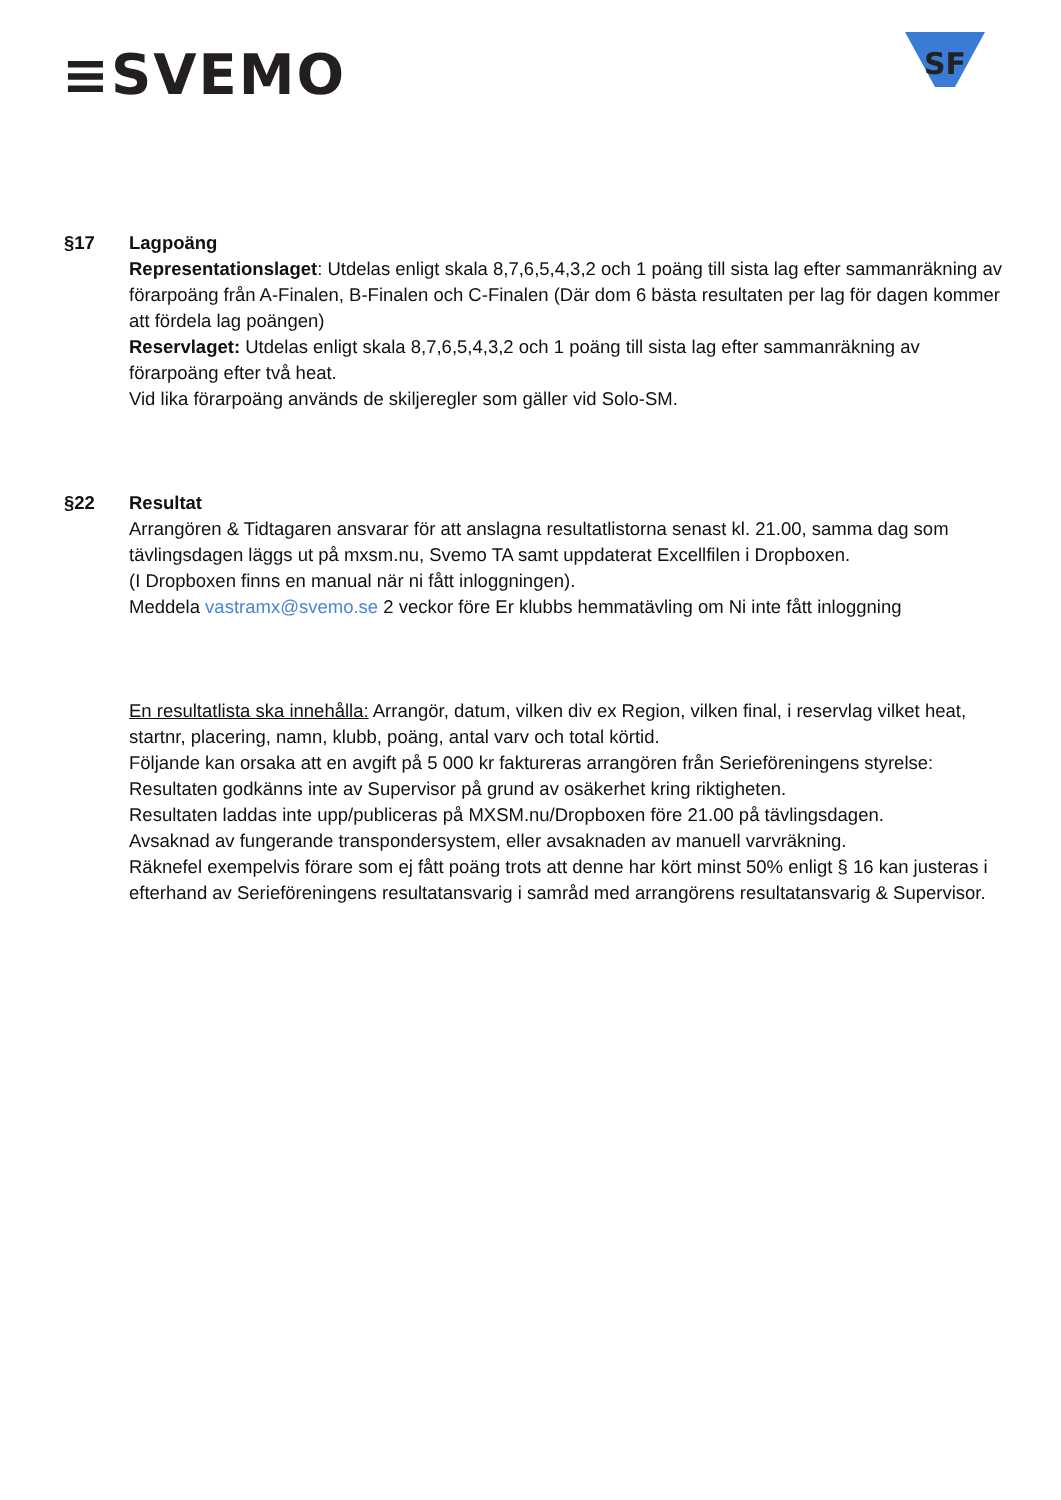≡SVEMO
SF
§17 Lagpoäng
Representationslaget: Utdelas enligt skala 8,7,6,5,4,3,2 och 1 poäng till sista lag efter sammanräkning av förarpoäng från A-Finalen, B-Finalen och C-Finalen (Där dom 6 bästa resultaten per lag för dagen kommer att fördela lag poängen)
Reservlaget: Utdelas enligt skala 8,7,6,5,4,3,2 och 1 poäng till sista lag efter sammanräkning av förarpoäng efter två heat.
Vid lika förarpoäng används de skiljeregler som gäller vid Solo-SM.
§22 Resultat
Arrangören & Tidtagaren ansvarar för att anslagna resultatlistorna senast kl. 21.00, samma dag som tävlingsdagen läggs ut på mxsm.nu, Svemo TA samt uppdaterat Excellfilen i Dropboxen.
(I Dropboxen finns en manual när ni fått inloggningen).
Meddela vastramx@svemo.se 2 veckor före Er klubbs hemmatävling om Ni inte fått inloggning
En resultatlista ska innehålla: Arrangör, datum, vilken div ex Region, vilken final, i reservlag vilket heat, startnr, placering, namn, klubb, poäng, antal varv och total körtid.
Följande kan orsaka att en avgift på 5 000 kr faktureras arrangören från Serieföreningens styrelse:
Resultaten godkänns inte av Supervisor på grund av osäkerhet kring riktigheten.
Resultaten laddas inte upp/publiceras på MXSM.nu/Dropboxen före 21.00 på tävlingsdagen.
Avsaknad av fungerande transpondersystem, eller avsaknaden av manuell varvräkning.
Räknefel exempelvis förare som ej fått poäng trots att denne har kört minst 50% enligt § 16 kan justeras i efterhand av Serieföreningens resultatansvarig i samråd med arrangörens resultatansvarig & Supervisor.